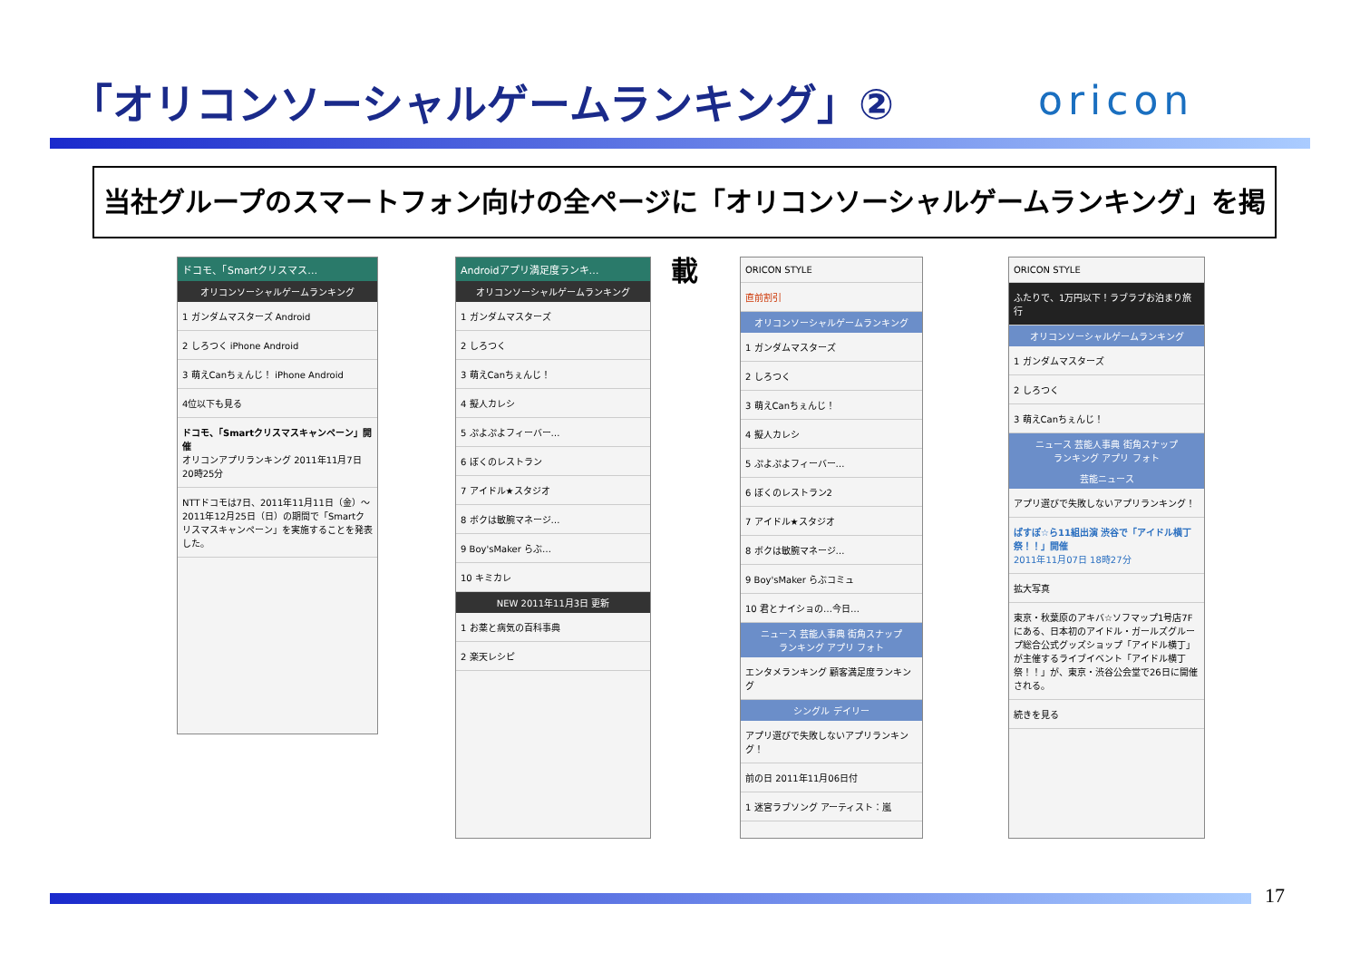「オリコンソーシャルゲームランキング」②
oricon
当社グループのスマートフォン向けの全ページに「オリコンソーシャルゲームランキング」を掲載
ドコモ、「Smartクリスマス…
オリコンソーシャルゲームランキング
1 ガンダムマスターズ Android
2 しろつく iPhone Android
3 萌えCanちぇんじ！ iPhone Android
4位以下も見る
ドコモ、「Smartクリスマスキャンペーン」開催
オリコンアプリランキング 2011年11月7日 20時25分
NTTドコモは7日、2011年11月11日（金）～2011年12月25日（日）の期間で「Smartクリスマスキャンペーン」を実施することを発表した。
Androidアプリ満足度ランキ…
オリコンソーシャルゲームランキング
1 ガンダムマスターズ
2 しろつく
3 萌えCanちぇんじ！
4 擬人カレシ
5 ぷよぷよフィーバー…
6 ぼくのレストラン
7 アイドル★スタジオ
8 ボクは敏腕マネージ…
9 Boy'sMaker らぶ…
10 キミカレ
NEW 2011年11月3日 更新
1 お薬と病気の百科事典
2 楽天レシピ
ORICON STYLE
直前割引
オリコンソーシャルゲームランキング
1 ガンダムマスターズ
2 しろつく
3 萌えCanちぇんじ！
4 擬人カレシ
5 ぷよぷよフィーバー…
6 ぼくのレストラン2
7 アイドル★スタジオ
8 ボクは敏腕マネージ…
9 Boy'sMaker らぶコミュ
10 君とナイショの…今日…
ニュース 芸能人事典 街角スナップ
ランキング アプリ フォト
エンタメランキング 顧客満足度ランキング
シングル デイリー
アプリ選びで失敗しないアプリランキング！
前の日 2011年11月06日付
1 迷宮ラブソング アーティスト：嵐
ORICON STYLE
ふたりで、1万円以下！ラブラブお泊まり旅行
オリコンソーシャルゲームランキング
1 ガンダムマスターズ
2 しろつく
3 萌えCanちぇんじ！
ニュース 芸能人事典 街角スナップ
ランキング アプリ フォト
芸能ニュース
アプリ選びで失敗しないアプリランキング！
ぱすぽ☆ら11組出演 渋谷で「アイドル横丁祭！！」開催
2011年11月07日 18時27分
拡大写真
東京・秋葉原のアキバ☆ソフマップ1号店7Fにある、日本初のアイドル・ガールズグループ総合公式グッズショップ「アイドル横丁」が主催するライブイベント「アイドル横丁祭！！」が、東京・渋谷公会堂で26日に開催される。
続きを見る
17